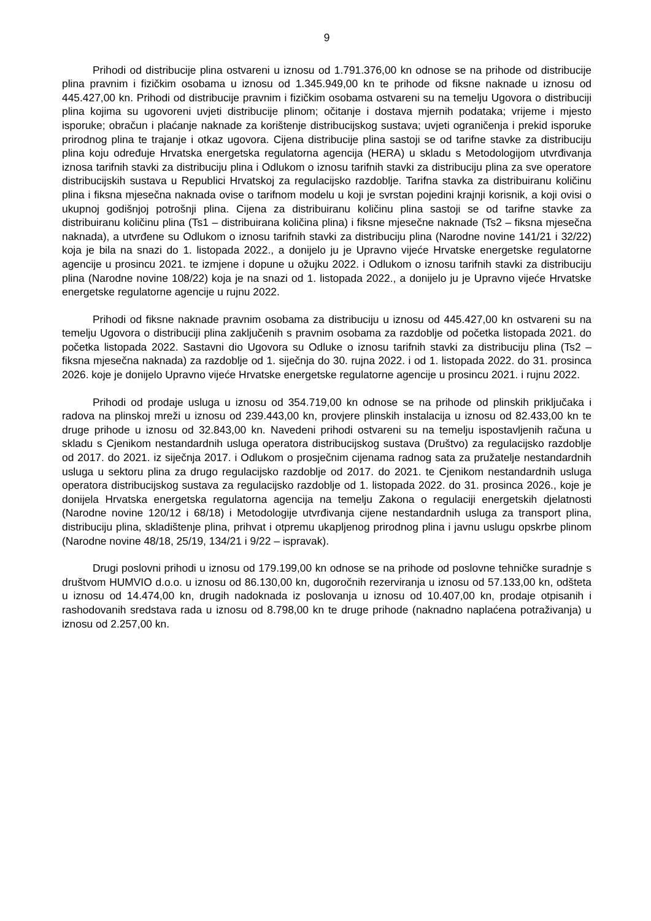9
Prihodi od distribucije plina ostvareni u iznosu od 1.791.376,00 kn odnose se na prihode od distribucije plina pravnim i fizičkim osobama u iznosu od 1.345.949,00 kn te prihode od fiksne naknade u iznosu od 445.427,00 kn. Prihodi od distribucije pravnim i fizičkim osobama ostvareni su na temelju Ugovora o distribuciji plina kojima su ugovoreni uvjeti distribucije plinom; očitanje i dostava mjernih podataka; vrijeme i mjesto isporuke; obračun i plaćanje naknade za korištenje distribucijskog sustava; uvjeti ograničenja i prekid isporuke prirodnog plina te trajanje i otkaz ugovora. Cijena distribucije plina sastoji se od tarifne stavke za distribuciju plina koju određuje Hrvatska energetska regulatorna agencija (HERA) u skladu s Metodologijom utvrđivanja iznosa tarifnih stavki za distribuciju plina i Odlukom o iznosu tarifnih stavki za distribuciju plina za sve operatore distribucijskih sustava u Republici Hrvatskoj za regulacijsko razdoblje. Tarifna stavka za distribuiranu količinu plina i fiksna mjesečna naknada ovise o tarifnom modelu u koji je svrstan pojedini krajnji korisnik, a koji ovisi o ukupnoj godišnjoj potrošnji plina. Cijena za distribuiranu količinu plina sastoji se od tarifne stavke za distribuiranu količinu plina (Ts1 – distribuirana količina plina) i fiksne mjesečne naknade (Ts2 – fiksna mjesečna naknada), a utvrđene su Odlukom o iznosu tarifnih stavki za distribuciju plina (Narodne novine 141/21 i 32/22) koja je bila na snazi do 1. listopada 2022., a donijelo ju je Upravno vijeće Hrvatske energetske regulatorne agencije u prosincu 2021. te izmjene i dopune u ožujku 2022. i Odlukom o iznosu tarifnih stavki za distribuciju plina (Narodne novine 108/22) koja je na snazi od 1. listopada 2022., a donijelo ju je Upravno vijeće Hrvatske energetske regulatorne agencije u rujnu 2022.
Prihodi od fiksne naknade pravnim osobama za distribuciju u iznosu od 445.427,00 kn ostvareni su na temelju Ugovora o distribuciji plina zaključenih s pravnim osobama za razdoblje od početka listopada 2021. do početka listopada 2022. Sastavni dio Ugovora su Odluke o iznosu tarifnih stavki za distribuciju plina (Ts2 – fiksna mjesečna naknada) za razdoblje od 1. siječnja do 30. rujna 2022. i od 1. listopada 2022. do 31. prosinca 2026. koje je donijelo Upravno vijeće Hrvatske energetske regulatorne agencije u prosincu 2021. i rujnu 2022.
Prihodi od prodaje usluga u iznosu od 354.719,00 kn odnose se na prihode od plinskih priključaka i radova na plinskoj mreži u iznosu od 239.443,00 kn, provjere plinskih instalacija u iznosu od 82.433,00 kn te druge prihode u iznosu od 32.843,00 kn. Navedeni prihodi ostvareni su na temelju ispostavljenih računa u skladu s Cjenikom nestandardnih usluga operatora distribucijskog sustava (Društvo) za regulacijsko razdoblje od 2017. do 2021. iz siječnja 2017. i Odlukom o prosječnim cijenama radnog sata za pružatelje nestandardnih usluga u sektoru plina za drugo regulacijsko razdoblje od 2017. do 2021. te Cjenikom nestandardnih usluga operatora distribucijskog sustava za regulacijsko razdoblje od 1. listopada 2022. do 31. prosinca 2026., koje je donijela Hrvatska energetska regulatorna agencija na temelju Zakona o regulaciji energetskih djelatnosti (Narodne novine 120/12 i 68/18) i Metodologije utvrđivanja cijene nestandardnih usluga za transport plina, distribuciju plina, skladištenje plina, prihvat i otpremu ukapljenog prirodnog plina i javnu uslugu opskrbe plinom (Narodne novine 48/18, 25/19, 134/21 i 9/22 – ispravak).
Drugi poslovni prihodi u iznosu od 179.199,00 kn odnose se na prihode od poslovne tehničke suradnje s društvom HUMVIO d.o.o. u iznosu od 86.130,00 kn, dugoročnih rezerviranja u iznosu od 57.133,00 kn, odšteta u iznosu od 14.474,00 kn, drugih nadoknada iz poslovanja u iznosu od 10.407,00 kn, prodaje otpisanih i rashodovanih sredstava rada u iznosu od 8.798,00 kn te druge prihode (naknadno naplaćena potraživanja) u iznosu od 2.257,00 kn.